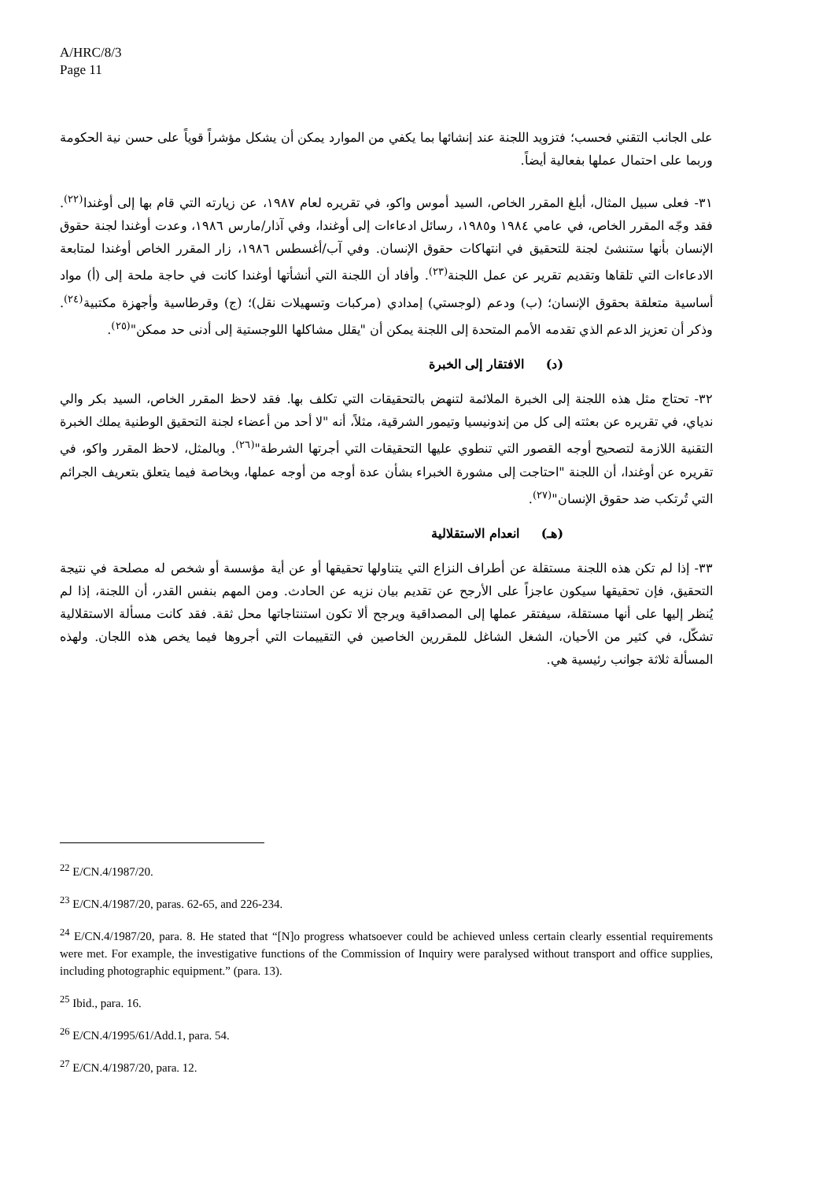A/HRC/8/3
Page 11
على الجانب التقني فحسب؛ فتزويد اللجنة عند إنشائها بما يكفي من الموارد يمكن أن يشكل مؤشراً قوياً على حسن نية الحكومة وربما على احتمال عملها بفعالية أيضاً.
٣١- فعلى سبيل المثال، أبلغ المقرر الخاص، السيد أموس واكو، في تقريره لعام ١٩٨٧، عن زيارته التي قام بها إلى أوغندا<sup>(٢٢)</sup>. فقد وجّه المقرر الخاص، في عامي ١٩٨٤ و١٩٨٥، رسائل ادعاءات إلى أوغندا، وفي آذار/مارس ١٩٨٦، وعدت أوغندا لجنة حقوق الإنسان بأنها ستنشئ لجنة للتحقيق في انتهاكات حقوق الإنسان. وفي آب/أغسطس ١٩٨٦، زار المقرر الخاص أوغندا لمتابعة الادعاءات التي تلقاها وتقديم تقرير عن عمل اللجنة<sup>(٢٣)</sup>. وأفاد أن اللجنة التي أنشأتها أوغندا كانت في حاجة ملحة إلى (أ) مواد أساسية متعلقة بحقوق الإنسان؛ (ب) ودعم (لوجستي) إمدادي (مركبات وتسهيلات نقل)؛ (ج) وقرطاسية وأجهزة مكتبية<sup>(٢٤)</sup>. وذكر أن تعزيز الدعم الذي تقدمه الأمم المتحدة إلى اللجنة يمكن أن "يقلل مشاكلها اللوجستية إلى أدنى حد ممكن"<sup>(٢٥)</sup>.
(د) الافتقار إلى الخبرة
٣٢- تحتاج مثل هذه اللجنة إلى الخبرة الملائمة لتنهض بالتحقيقات التي تكلف بها. فقد لاحظ المقرر الخاص، السيد بكر والي ندياي، في تقريره عن بعثته إلى كل من إندونيسيا وتيمور الشرقية، مثلاً، أنه "لا أحد من أعضاء لجنة التحقيق الوطنية يملك الخبرة التقنية اللازمة لتصحيح أوجه القصور التي تنطوي عليها التحقيقات التي أجرتها الشرطة"<sup>(٢٦)</sup>. وبالمثل، لاحظ المقرر واكو، في تقريره عن أوغندا، أن اللجنة "احتاجت إلى مشورة الخبراء بشأن عدة أوجه من أوجه عملها، وبخاصة فيما يتعلق بتعريف الجرائم التي تُرتكب ضد حقوق الإنسان"<sup>(٢٧)</sup>.
(هـ) انعدام الاستقلالية
٣٣- إذا لم تكن هذه اللجنة مستقلة عن أطراف النزاع التي يتناولها تحقيقها أو عن أية مؤسسة أو شخص له مصلحة في نتيجة التحقيق، فإن تحقيقها سيكون عاجزاً على الأرجح عن تقديم بيان نزيه عن الحادث. ومن المهم بنفس القدر، أن اللجنة، إذا لم يُنظر إليها على أنها مستقلة، سيفتقر عملها إلى المصداقية ويرجح ألا تكون استنتاجاتها محل ثقة. فقد كانت مسألة الاستقلالية تشكّل، في كثير من الأحيان، الشغل الشاغل للمقررين الخاصين في التقييمات التي أجروها فيما يخص هذه اللجان. ولهذه المسألة ثلاثة جوانب رئيسية هي.
<sup>22</sup> E/CN.4/1987/20.
<sup>23</sup> E/CN.4/1987/20, paras. 62-65, and 226-234.
<sup>24</sup> E/CN.4/1987/20, para. 8. He stated that “[N]o progress whatsoever could be achieved unless certain clearly essential requirements were met. For example, the investigative functions of the Commission of Inquiry were paralysed without transport and office supplies, including photographic equipment.” (para. 13).
<sup>25</sup> Ibid., para. 16.
<sup>26</sup> E/CN.4/1995/61/Add.1, para. 54.
<sup>27</sup> E/CN.4/1987/20, para. 12.